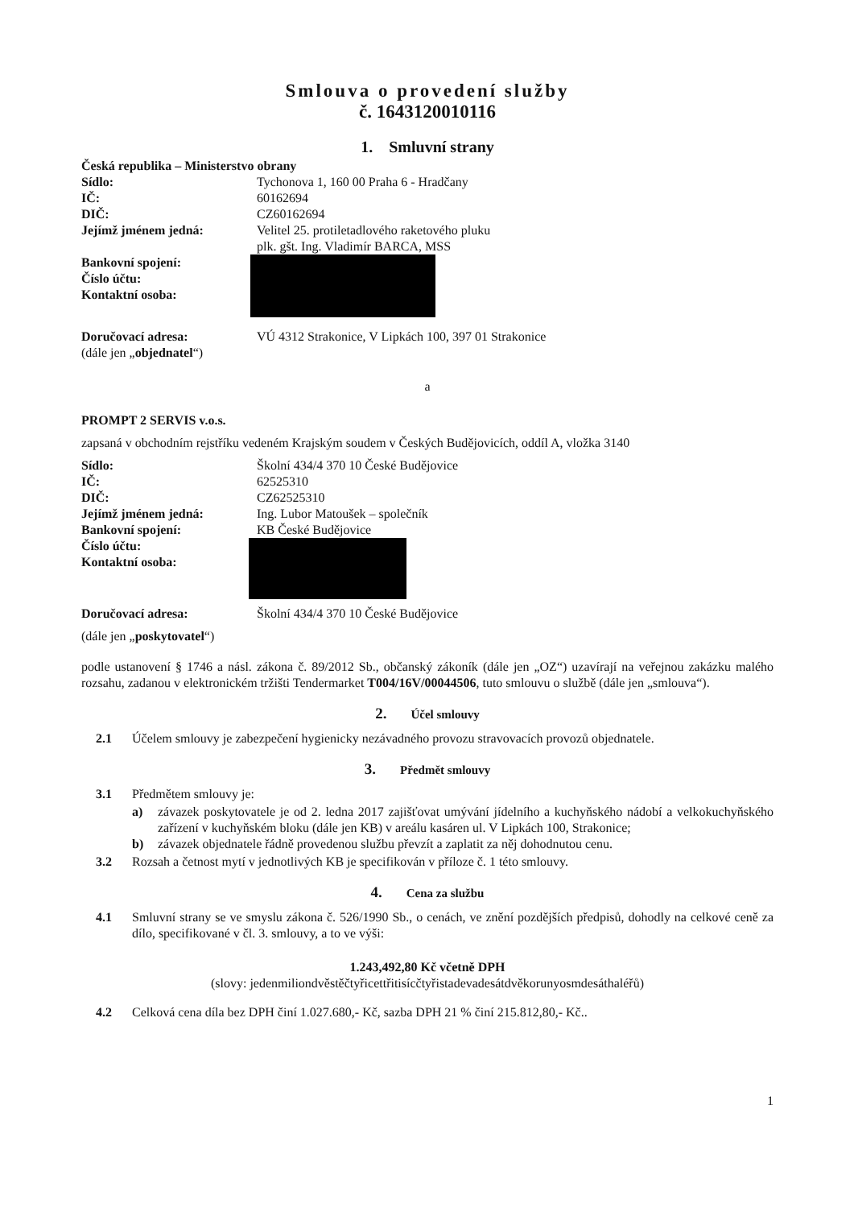Smlouva o provedení služby
č. 1643120010116
1. Smluvní strany
Česká republika – Ministerstvo obrany
Sídlo: Tychonova 1, 160 00 Praha 6 - Hradčany
IČ: 60162694
DIČ: CZ60162694
Jejímž jménem jedná: Velitel 25. protiletadlového raketového pluku
plk. gšt. Ing. Vladimír BARCA, MSS
Bankovní spojení:
Číslo účtu:
Kontaktní osoba:
Doručovací adresa: VÚ 4312 Strakonice, V Lipkách 100, 397 01 Strakonice
(dále jen „objednatel“)
a
PROMPT 2 SERVIS v.o.s.
zapsaná v obchodním rejstříku vedeném Krajským soudem v Českých Budějovicích, oddíl A, vložka 3140
Sídlo: Školní 434/4 370 10 České Budějovice
IČ: 62525310
DIČ: CZ62525310
Jejímž jménem jedná: Ing. Lubor Matoušek – společník
Bankovní spojení: KB České Budějovice
Číslo účtu:
Kontaktní osoba:
Doručovací adresa: Školní 434/4 370 10 České Budějovice
(dále jen „poskytovatel“)
podle ustanovení § 1746 a násl. zákona č. 89/2012 Sb., občanský zákoník (dále jen „OZ“) uzavírají na veřejnou zakázku malého rozsahu, zadanou v elektronickém tržišti Tendermarket T004/16V/00044506, tuto smlouvu o službě (dále jen „smlouva“).
2. Účel smlouvy
2.1 Účelem smlouvy je zabezpečení hygienicky nezávadného provozu stravovacích provozů objednatele.
3. Předmět smlouvy
3.1 Předmětem smlouvy je:
a) závazek poskytovatele je od 2. ledna 2017 zajišťovat umývání jídelního a kuchyňského nádobí a velkokuchyňského zařízení v kuchyňském bloku (dále jen KB) v areálu kasáren ul. V Lipkách 100, Strakonice;
b) závazek objednatele řádně provedenou službu převzít a zaplatit za něj dohodnutou cenu.
3.2 Rozsah a četnost mytí v jednotlivých KB je specifikován v příloze č. 1 této smlouvy.
4. Cena za službu
4.1 Smluvní strany se ve smyslu zákona č. 526/1990 Sb., o cenách, ve znění pozdějších předpisů, dohodly na celkové ceně za dílo, specifikované v čl. 3. smlouvy, a to ve výši:
1.243,492,80 Kč včetně DPH
(slovy: jedenmiliondvěstěčtyřicettřitisícčtyřistadevadesátdvěkorunyosmdesáthaléřů)
4.2 Celková cena díla bez DPH činí 1.027.680,- Kč, sazba DPH 21 % činí 215.812,80,- Kč..
1